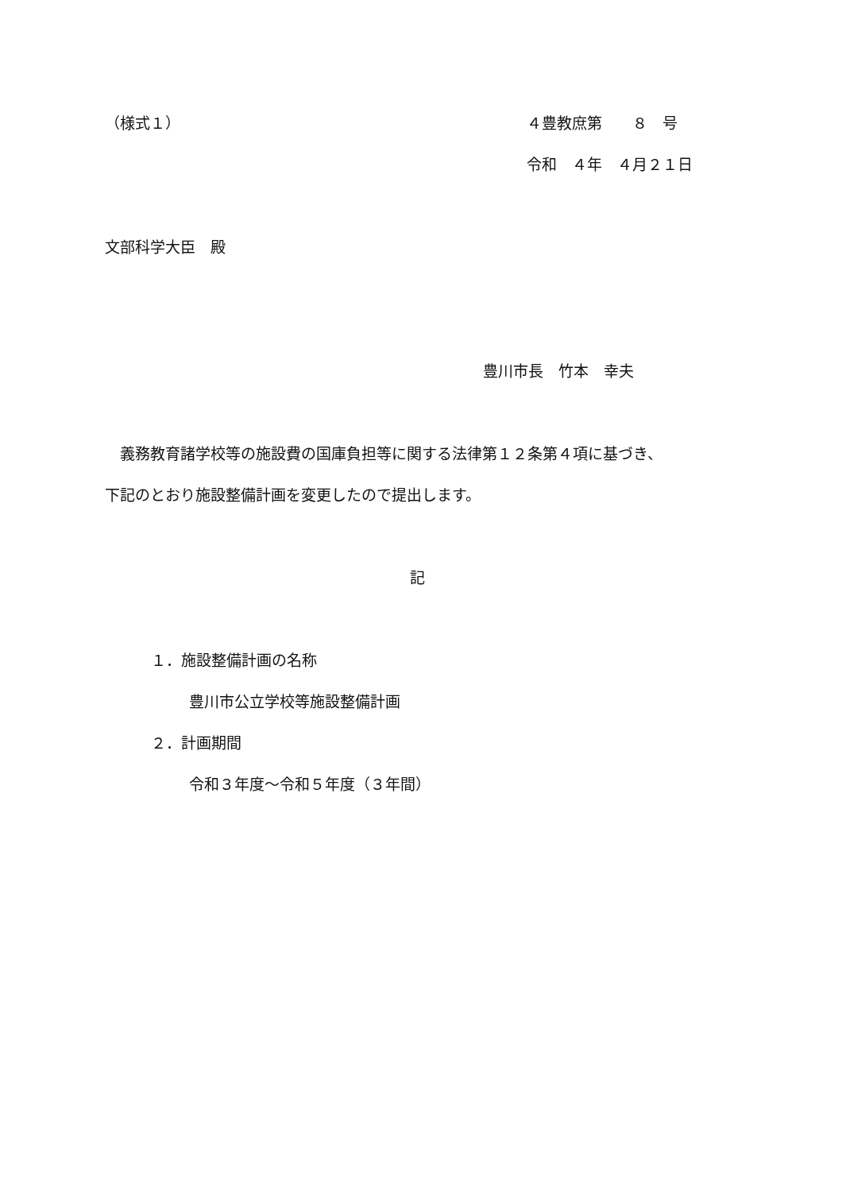（様式１） ４豊教庶第　　８　号
令和　４年　４月２１日
文部科学大臣　殿
豊川市長　竹本　幸夫
　義務教育諸学校等の施設費の国庫負担等に関する法律第１２条第４項に基づき、
下記のとおり施設整備計画を変更したので提出します。
記
１．施設整備計画の名称
豊川市公立学校等施設整備計画
２．計画期間
令和３年度～令和５年度（３年間）